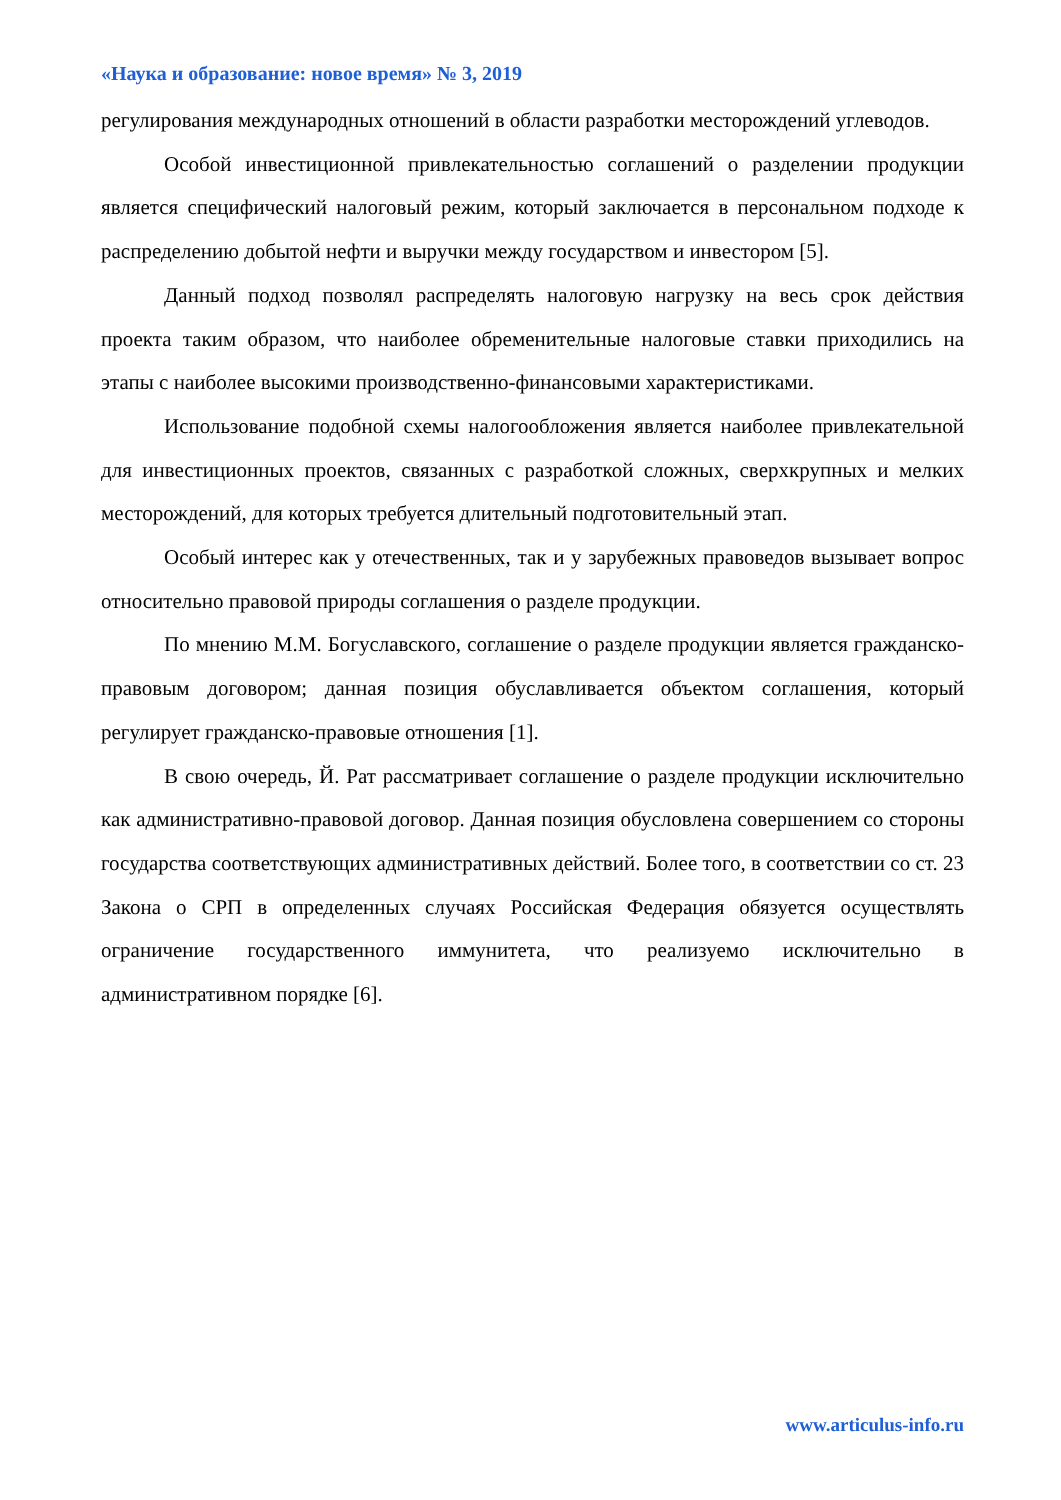«Наука и образование: новое время» № 3, 2019
регулирования международных отношений в области разработки месторождений углеводов.
Особой инвестиционной привлекательностью соглашений о разделении продукции является специфический налоговый режим, который заключается в персональном подходе к распределению добытой нефти и выручки между государством и инвестором [5].
Данный подход позволял распределять налоговую нагрузку на весь срок действия проекта таким образом, что наиболее обременительные налоговые ставки приходились на этапы с наиболее высокими производственно-финансовыми характеристиками.
Использование подобной схемы налогообложения является наиболее привлекательной для инвестиционных проектов, связанных с разработкой сложных, сверхкрупных и мелких месторождений, для которых требуется длительный подготовительный этап.
Особый интерес как у отечественных, так и у зарубежных правоведов вызывает вопрос относительно правовой природы соглашения о разделе продукции.
По мнению М.М. Богуславского, соглашение о разделе продукции является гражданско-правовым договором; данная позиция обуславливается объектом соглашения, который регулирует гражданско-правовые отношения [1].
В свою очередь, Й. Рат рассматривает соглашение о разделе продукции исключительно как административно-правовой договор. Данная позиция обусловлена совершением со стороны государства соответствующих административных действий. Более того, в соответствии со ст. 23 Закона о СРП в определенных случаях Российская Федерация обязуется осуществлять ограничение государственного иммунитета, что реализуемо исключительно в административном порядке [6].
www.articulus-info.ru